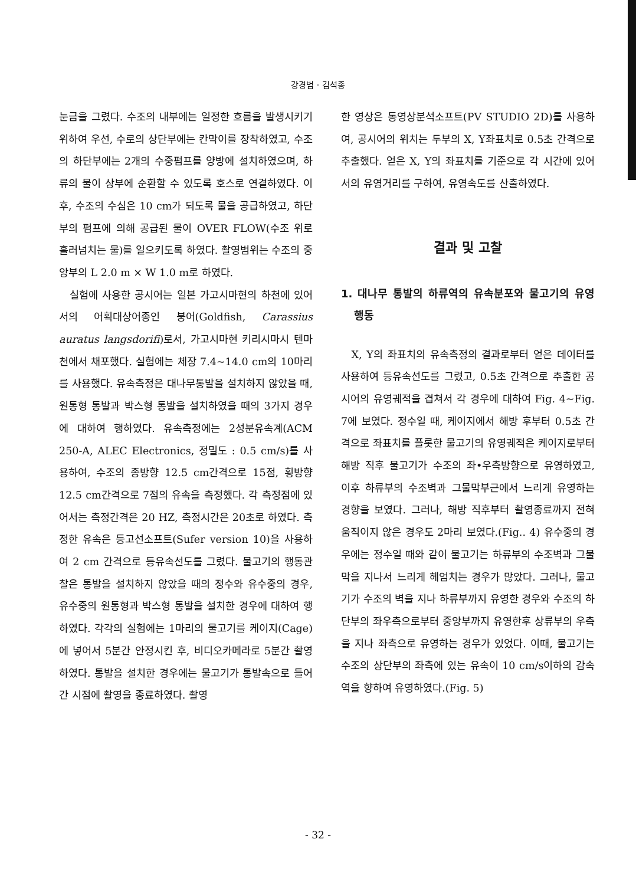강경범 · 김석종
눈금을 그렸다. 수조의 내부에는 일정한 흐름을 발생시키기 위하여 우선, 수로의 상단부에는 칸막이를 장착하였고, 수조의 하단부에는 2개의 수중펌프를 양방에 설치하였으며, 하류의 물이 상부에 순환할 수 있도록 호스로 연결하였다. 이후, 수조의 수심은 10 cm가 되도록 물을 공급하였고, 하단부의 펌프에 의해 공급된 물이 OVER FLOW(수조 위로 흘러넘치는 물)를 일으키도록 하였다. 촬영범위는 수조의 중앙부의 L 2.0 m × W 1.0 m로 하였다.
실험에 사용한 공시어는 일본 가고시마현의 하천에 있어서의 어획대상어종인 붕어(Goldfish, Carassius auratus langsdorifi)로서, 가고시마현 키리시마시 텐마천에서 채포했다. 실험에는 체장 7.4~14.0 cm의 10마리를 사용했다. 유속측정은 대나무통발을 설치하지 않았을 때, 원통형 통발과 박스형 통발을 설치하였을 때의 3가지 경우에 대하여 행하였다. 유속측정에는 2성분유속계(ACM 250-A, ALEC Electronics, 정밀도 : 0.5 cm/s)를 사용하여, 수조의 종방향 12.5 cm간격으로 15점, 횡방향 12.5 cm간격으로 7점의 유속을 측정했다. 각 측정점에 있어서는 측정간격은 20 HZ, 측정시간은 20초로 하였다. 측정한 유속은 등고선소프트(Sufer version 10)을 사용하여 2 cm 간격으로 등유속선도를 그렸다. 물고기의 행동관찰은 통발을 설치하지 않았을 때의 정수와 유수중의 경우, 유수중의 원통형과 박스형 통발을 설치한 경우에 대하여 행하였다. 각각의 실험에는 1마리의 물고기를 케이지(Cage)에 넣어서 5분간 안정시킨 후, 비디오카메라로 5분간 촬영하였다. 통발을 설치한 경우에는 물고기가 통발속으로 들어간 시점에 촬영을 종료하였다. 촬영
한 영상은 동영상분석소프트(PV STUDIO 2D)를 사용하여, 공시어의 위치는 두부의 X, Y좌표치로 0.5초 간격으로 추출했다. 얻은 X, Y의 좌표치를 기준으로 각 시간에 있어서의 유영거리를 구하여, 유영속도를 산출하였다.
결과 및 고찰
1. 대나무 통발의 하류역의 유속분포와 물고기의 유영행동
X, Y의 좌표치의 유속측정의 결과로부터 얻은 데이터를 사용하여 등유속선도를 그렸고, 0.5초 간격으로 추출한 공시어의 유영궤적을 겹쳐서 각 경우에 대하여 Fig. 4~Fig. 7에 보였다. 정수일 때, 케이지에서 해방 후부터 0.5초 간격으로 좌표치를 플롯한 물고기의 유영궤적은 케이지로부터 해방 직후 물고기가 수조의 좌•우측방향으로 유영하였고, 이후 하류부의 수조벽과 그물막부근에서 느리게 유영하는 경향을 보였다. 그러나, 해방 직후부터 촬영종료까지 전혀 움직이지 않은 경우도 2마리 보였다.(Fig.. 4) 유수중의 경우에는 정수일 때와 같이 물고기는 하류부의 수조벽과 그물막을 지나서 느리게 헤엄치는 경우가 많았다. 그러나, 물고기가 수조의 벽을 지나 하류부까지 유영한 경우와 수조의 하단부의 좌우측으로부터 중앙부까지 유영한후 상류부의 우측을 지나 좌측으로 유영하는 경우가 있었다. 이때, 물고기는 수조의 상단부의 좌측에 있는 유속이 10 cm/s이하의 감속역을 향하여 유영하였다.(Fig. 5)
- 32 -